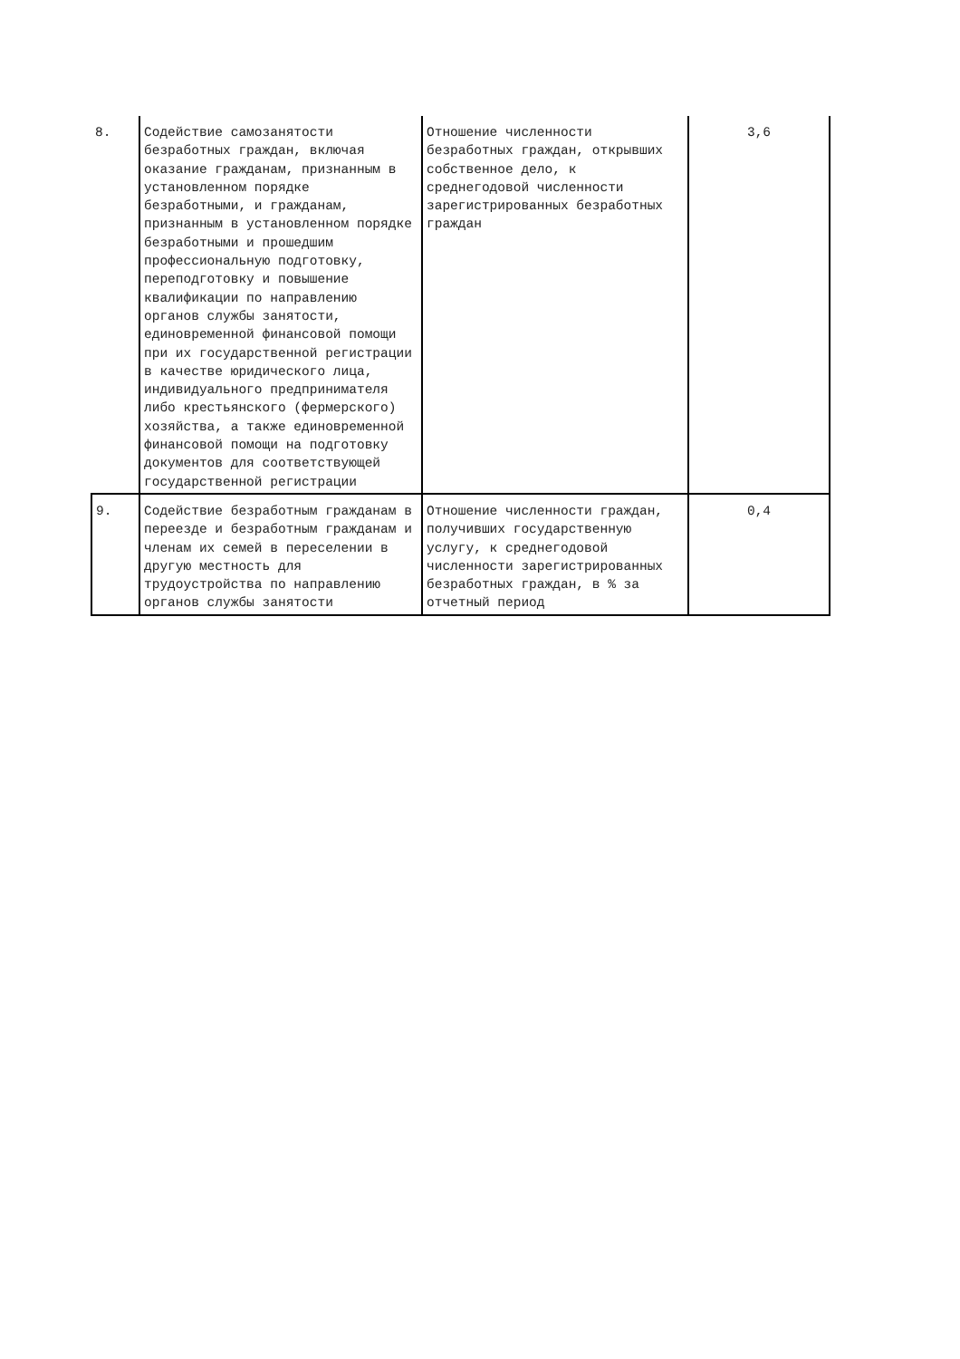| 8. | Содействие самозанятости безработных граждан, включая оказание гражданам, признанным в установленном порядке безработными, и гражданам, признанным в установленном порядке безработными и прошедшим профессиональную подготовку, переподготовку и повышение квалификации по направлению органов службы занятости, единовременной финансовой помощи при их государственной регистрации в качестве юридического лица, индивидуального предпринимателя либо крестьянского (фермерского) хозяйства, а также единовременной финансовой помощи на подготовку документов для соответствующей государственной регистрации | Отношение численности безработных граждан, открывших собственное дело, к среднегодовой численности зарегистрированных безработных граждан | 3,6 |
| 9. | Содействие безработным гражданам в переезде и безработным гражданам и членам их семей в переселении в другую местность для трудоустройства по направлению органов службы занятости | Отношение численности граждан, получивших государственную услугу, к среднегодовой численности зарегистрированных безработных граждан, в % за отчетный период | 0,4 |